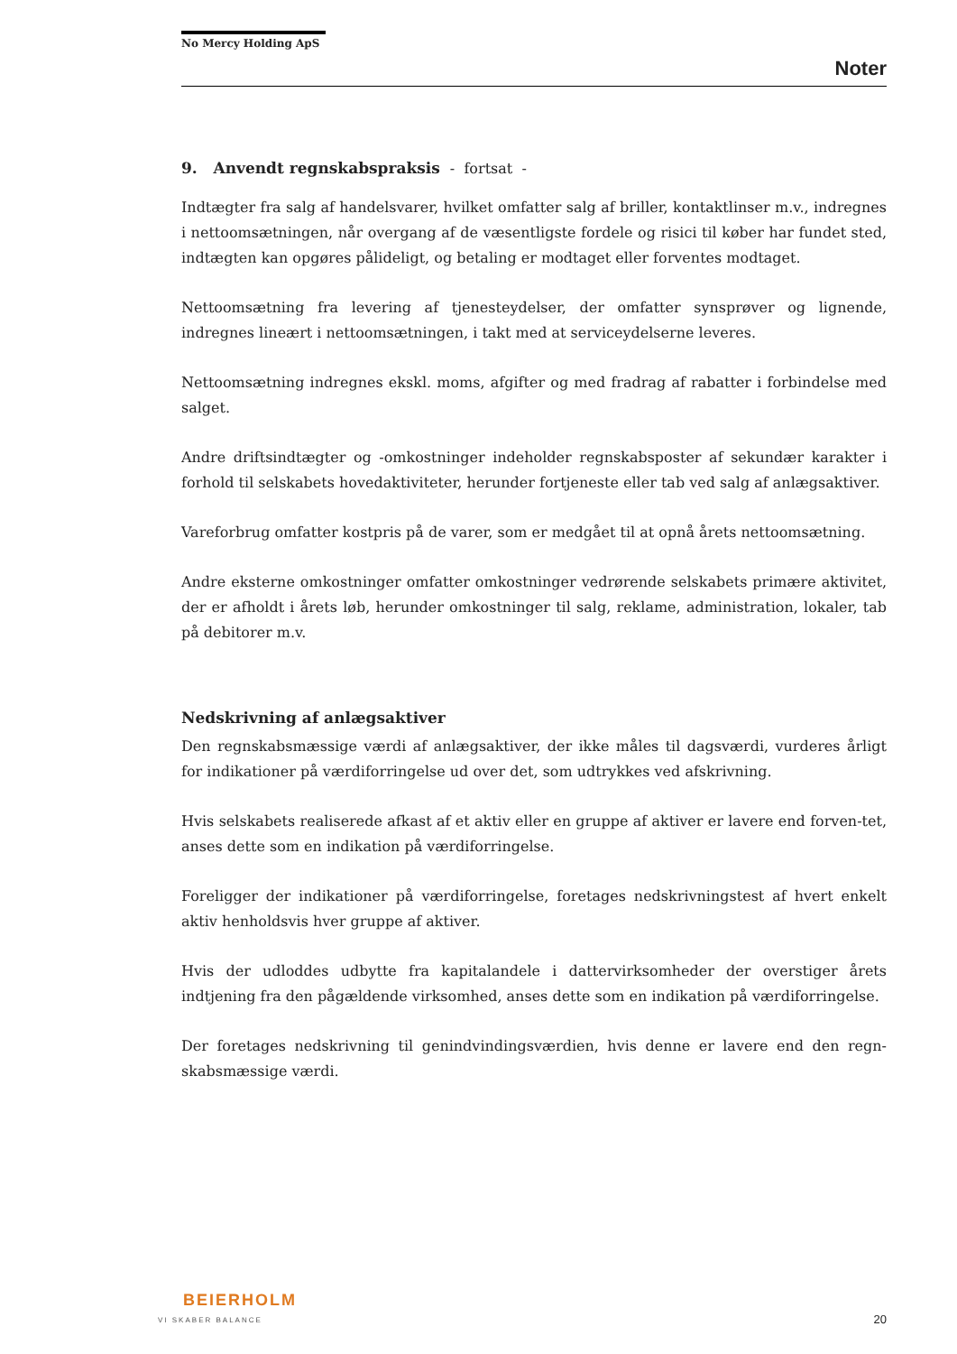No Mercy Holding ApS
Noter
9. Anvendt regnskabspraksis - fortsat -
Indtægter fra salg af handelsvarer, hvilket omfatter salg af briller, kontaktlinser m.v., indregnes i nettoomsætningen, når overgang af de væsentligste fordele og risici til køber har fundet sted, indtægten kan opgøres pålideligt, og betaling er modtaget eller forventes modtaget.
Nettoomsætning fra levering af tjenesteydelser, der omfatter synsprøver og lignende, indregnes lineært i nettoomsætningen, i takt med at serviceydelserne leveres.
Nettoomsætning indregnes ekskl. moms, afgifter og med fradrag af rabatter i forbindelse med salget.
Andre driftsindtægter og -omkostninger indeholder regnskabsposter af sekundær karakter i forhold til selskabets hovedaktiviteter, herunder fortjeneste eller tab ved salg af anlægsaktiver.
Vareforbrug omfatter kostpris på de varer, som er medgået til at opnå årets nettoomsætning.
Andre eksterne omkostninger omfatter omkostninger vedrørende selskabets primære aktivitet, der er afholdt i årets løb, herunder omkostninger til salg, reklame, administration, lokaler, tab på debitorer m.v.
Nedskrivning af anlægsaktiver
Den regnskabsmæssige værdi af anlægsaktiver, der ikke måles til dagsværdi, vurderes årligt for indikationer på værdiforringelse ud over det, som udtrykkes ved afskrivning.
Hvis selskabets realiserede afkast af et aktiv eller en gruppe af aktiver er lavere end forven-tet, anses dette som en indikation på værdiforringelse.
Foreligger der indikationer på værdiforringelse, foretages nedskrivningstest af hvert enkelt aktiv henholdsvis hver gruppe af aktiver.
Hvis der udloddes udbytte fra kapitalandele i dattervirksomheder der overstiger årets indtjening fra den pågældende virksomhed, anses dette som en indikation på værdiforringelse.
Der foretages nedskrivning til genindvindingsværdien, hvis denne er lavere end den regn-skabsmæssige værdi.
BEIERHOLM
VI SKABER BALANCE
20